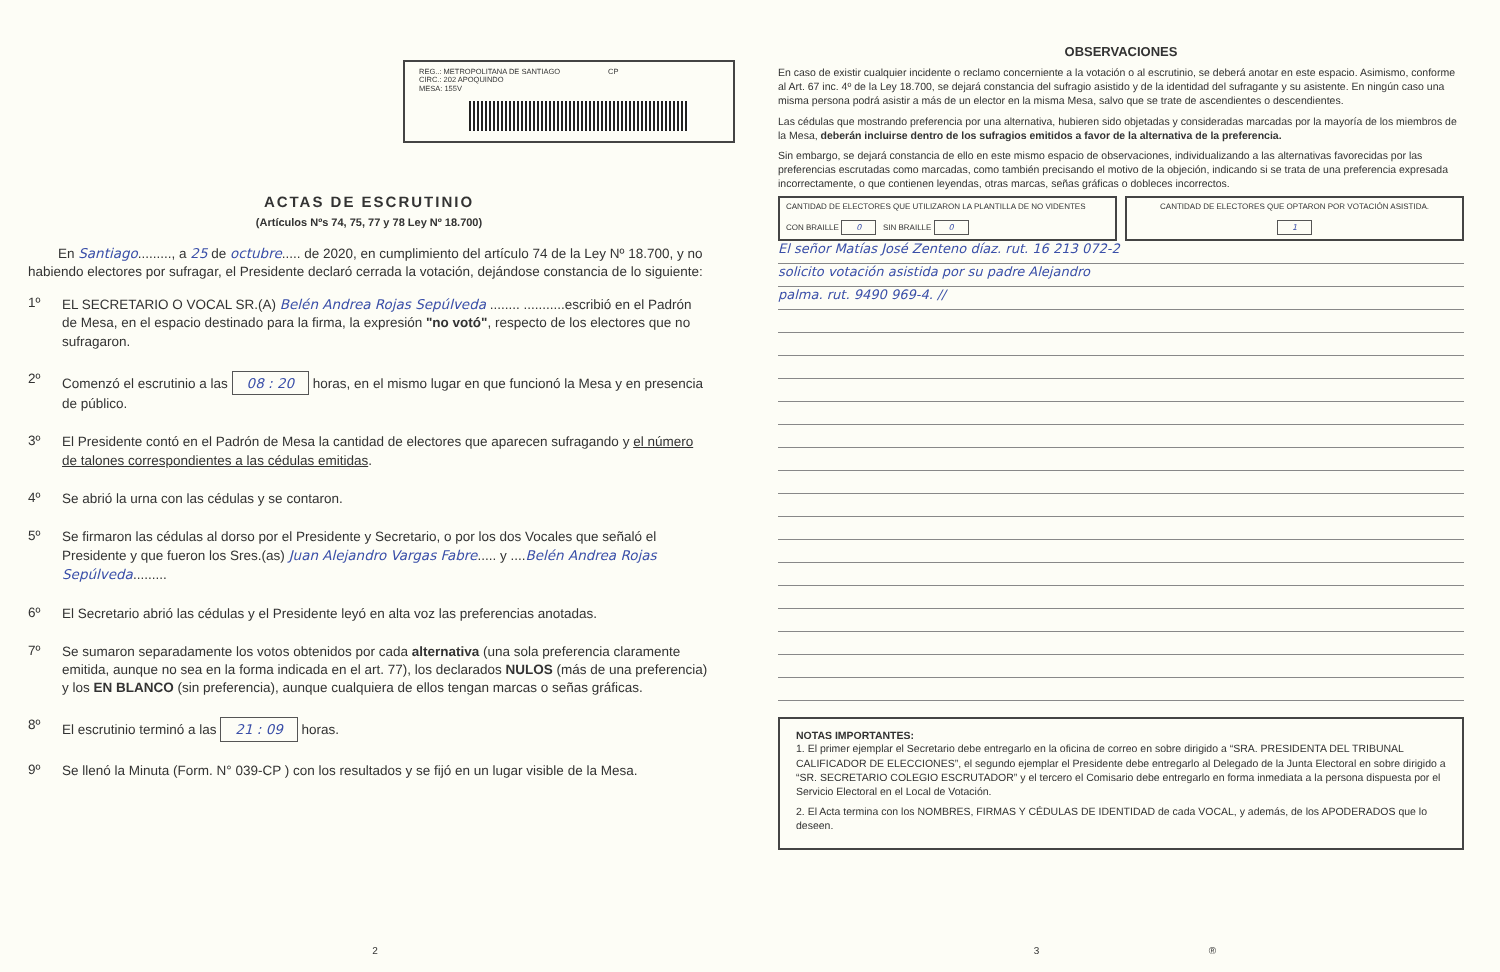REG..: METROPOLITANA DE SANTIAGO CP
CIRC.: 202 APOQUINDO
MESA: 155V
ACTAS DE ESCRUTINIO
(Artículos Nºs 74, 75, 77 y 78 Ley Nº 18.700)
En Santiago........., a 25 de octubre..... de 2020, en cumplimiento del artículo 74 de la Ley Nº 18.700, y no habiendo electores por sufragar, el Presidente declaró cerrada la votación, dejándose constancia de lo siguiente:
1º
EL SECRETARIO O VOCAL SR.(A) Belén Andrea Rojas Sepúlveda ........ ...........escribió en el Padrón de Mesa, en el espacio destinado para la firma, la expresión "no votó", respecto de los electores que no sufragaron.
2º
Comenzó el escrutinio a las 08 : 20 horas, en el mismo lugar en que funcionó la Mesa y en presencia de público.
3º
El Presidente contó en el Padrón de Mesa la cantidad de electores que aparecen sufragando y el número de talones correspondientes a las cédulas emitidas.
4º
Se abrió la urna con las cédulas y se contaron.
5º
Se firmaron las cédulas al dorso por el Presidente y Secretario, o por los dos Vocales que señaló el Presidente y que fueron los Sres.(as) Juan Alejandro Vargas Fabre..... y ....Belén Andrea Rojas Sepúlveda.........
6º
El Secretario abrió las cédulas y el Presidente leyó en alta voz las preferencias anotadas.
7º
Se sumaron separadamente los votos obtenidos por cada alternativa (una sola preferencia claramente emitida, aunque no sea en la forma indicada en el art. 77), los declarados NULOS (más de una preferencia) y los EN BLANCO (sin preferencia), aunque cualquiera de ellos tengan marcas o señas gráficas.
8º
El escrutinio terminó a las 21 : 09 horas.
9º
Se llenó la Minuta (Form. N° 039-CP ) con los resultados y se fijó en un lugar visible de la Mesa.
2
OBSERVACIONES
En caso de existir cualquier incidente o reclamo concerniente a la votación o al escrutinio, se deberá anotar en este espacio. Asimismo, conforme al Art. 67 inc. 4º de la Ley 18.700, se dejará constancia del sufragio asistido y de la identidad del sufragante y su asistente. En ningún caso una misma persona podrá asistir a más de un elector en la misma Mesa, salvo que se trate de ascendientes o descendientes.
Las cédulas que mostrando preferencia por una alternativa, hubieren sido objetadas y consideradas marcadas por la mayoría de los miembros de la Mesa, deberán incluirse dentro de los sufragios emitidos a favor de la alternativa de la preferencia.
Sin embargo, se dejará constancia de ello en este mismo espacio de observaciones, individualizando a las alternativas favorecidas por las preferencias escrutadas como marcadas, como también precisando el motivo de la objeción, indicando si se trata de una preferencia expresada incorrectamente, o que contienen leyendas, otras marcas, señas gráficas o dobleces incorrectos.
CANTIDAD DE ELECTORES QUE UTILIZARON LA PLANTILLA DE NO VIDENTES
CON BRAILLE 0 SIN BRAILLE 0
CANTIDAD DE ELECTORES QUE OPTARON POR VOTACIÓN ASISTIDA.
1
El señor Matías José Zenteno díaz. rut. 16 213 072-2
solicito votación asistida por su padre Alejandro
palma. rut. 9490 969-4. //
NOTAS IMPORTANTES:
1. El primer ejemplar el Secretario debe entregarlo en la oficina de correo en sobre dirigido a “SRA. PRESIDENTA DEL TRIBUNAL CALIFICADOR DE ELECCIONES”, el segundo ejemplar el Presidente debe entregarlo al Delegado de la Junta Electoral en sobre dirigido a “SR. SECRETARIO COLEGIO ESCRUTADOR” y el tercero el Comisario debe entregarlo en forma inmediata a la persona dispuesta por el Servicio Electoral en el Local de Votación.
2. El Acta termina con los NOMBRES, FIRMAS Y CÉDULAS DE IDENTIDAD de cada VOCAL, y además, de los APODERADOS que lo deseen.
3 ®